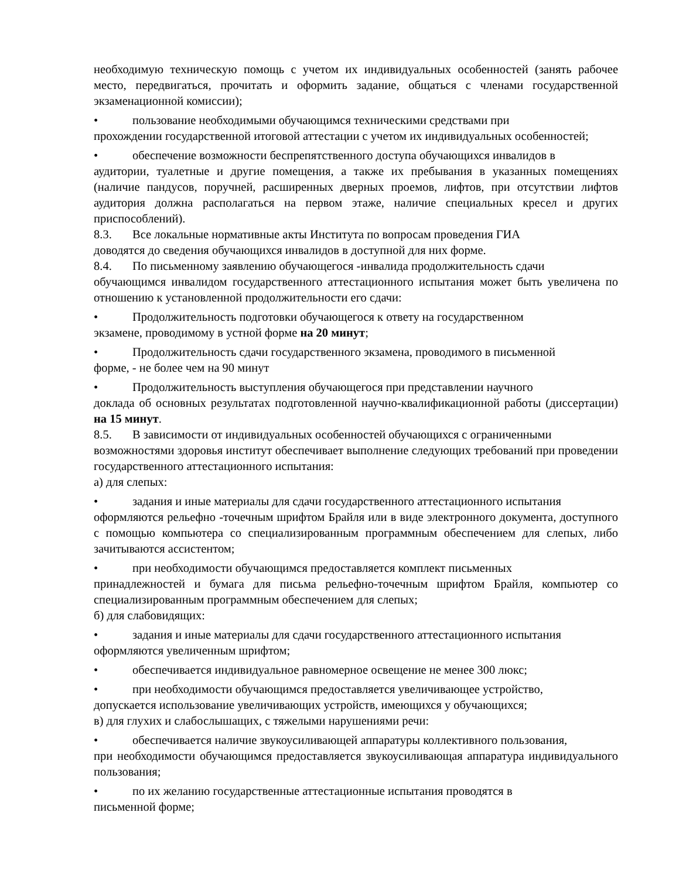необходимую техническую помощь с учетом их индивидуальных особенностей (занять рабочее место, передвигаться, прочитать и оформить задание, общаться с членами государственной экзаменационной комиссии);
• пользование необходимыми обучающимся техническими средствами при
прохождении государственной итоговой аттестации с учетом их индивидуальных особенностей;
• обеспечение возможности беспрепятственного доступа обучающихся инвалидов в
аудитории, туалетные и другие помещения, а также их пребывания в указанных помещениях (наличие пандусов, поручней, расширенных дверных проемов, лифтов, при отсутствии лифтов аудитория должна располагаться на первом этаже, наличие специальных кресел и других приспособлений).
8.3. Все локальные нормативные акты Института по вопросам проведения ГИА
доводятся до сведения обучающихся инвалидов в доступной для них форме.
8.4. По письменному заявлению обучающегося -инвалида продолжительность сдачи
обучающимся инвалидом государственного аттестационного испытания может быть увеличена по отношению к установленной продолжительности его сдачи:
• Продолжительность подготовки обучающегося к ответу на государственном
экзамене, проводимому в устной форме на 20 минут;
• Продолжительность сдачи государственного экзамена, проводимого в письменной
форме, - не более чем на 90 минут
• Продолжительность выступления обучающегося при представлении научного
доклада об основных результатах подготовленной научно-квалификационной работы (диссертации) на 15 минут.
8.5. В зависимости от индивидуальных особенностей обучающихся с ограниченными
возможностями здоровья институт обеспечивает выполнение следующих требований при проведении государственного аттестационного испытания:
а) для слепых:
• задания и иные материалы для сдачи государственного аттестационного испытания
оформляются рельефно -точечным шрифтом Брайля или в виде электронного документа, доступного с помощью компьютера со специализированным программным обеспечением для слепых, либо зачитываются ассистентом;
• при необходимости обучающимся предоставляется комплект письменных
принадлежностей и бумага для письма рельефно-точечным шрифтом Брайля, компьютер со специализированным программным обеспечением для слепых;
б) для слабовидящих:
• задания и иные материалы для сдачи государственного аттестационного испытания
оформляются увеличенным шрифтом;
• обеспечивается индивидуальное равномерное освещение не менее 300 люкс;
• при необходимости обучающимся предоставляется увеличивающее устройство,
допускается использование увеличивающих устройств, имеющихся у обучающихся;
в) для глухих и слабослышащих, с тяжелыми нарушениями речи:
• обеспечивается наличие звукоусиливающей аппаратуры коллективного пользования,
при необходимости обучающимся предоставляется звукоусиливающая аппаратура индивидуального пользования;
• по их желанию государственные аттестационные испытания проводятся в
письменной форме;